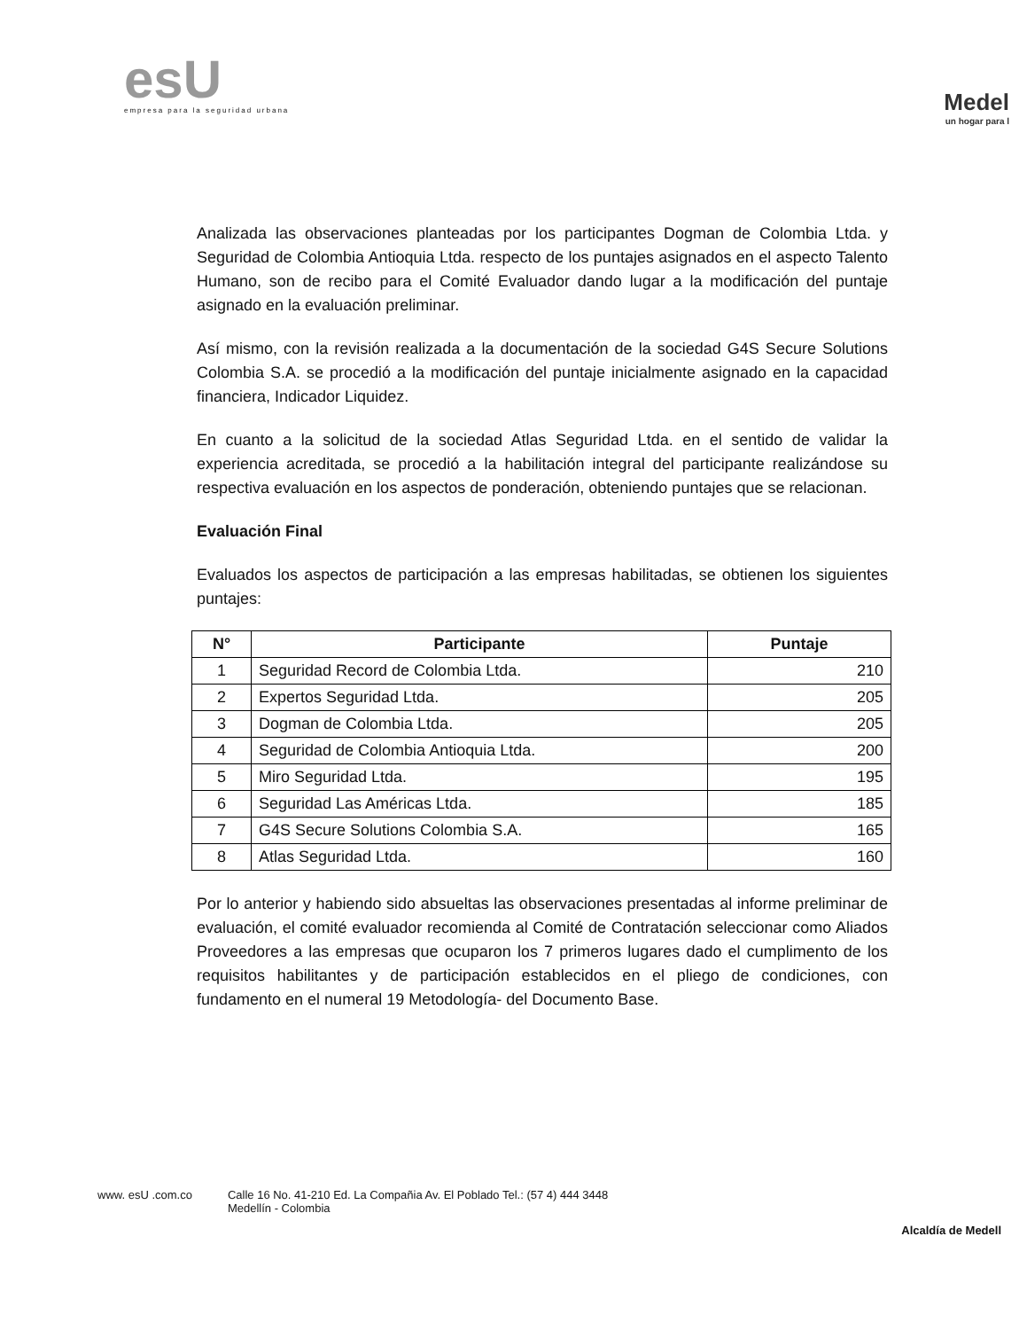esU
empresa para la seguridad urbana
Medel
un hogar para l
Analizada las observaciones planteadas por los participantes Dogman de Colombia Ltda. y Seguridad de Colombia Antioquia Ltda. respecto de los puntajes asignados en el aspecto Talento Humano, son de recibo para el Comité Evaluador dando lugar a la modificación del puntaje asignado en la evaluación preliminar.
Así mismo, con la revisión realizada a la documentación de la sociedad G4S Secure Solutions Colombia S.A. se procedió a la modificación del puntaje inicialmente asignado en la capacidad financiera, Indicador Liquidez.
En cuanto a la solicitud de la sociedad Atlas Seguridad Ltda. en el sentido de validar la experiencia acreditada, se procedió a la habilitación integral del participante realizándose su respectiva evaluación en los aspectos de ponderación, obteniendo puntajes que se relacionan.
Evaluación Final
Evaluados los aspectos de participación a las empresas habilitadas, se obtienen los siguientes puntajes:
| N° | Participante | Puntaje |
| --- | --- | --- |
| 1 | Seguridad Record de Colombia Ltda. | 210 |
| 2 | Expertos Seguridad Ltda. | 205 |
| 3 | Dogman de Colombia Ltda. | 205 |
| 4 | Seguridad de Colombia Antioquia Ltda. | 200 |
| 5 | Miro Seguridad Ltda. | 195 |
| 6 | Seguridad Las Américas Ltda. | 185 |
| 7 | G4S Secure Solutions Colombia S.A. | 165 |
| 8 | Atlas Seguridad Ltda. | 160 |
Por lo anterior y habiendo sido absueltas las observaciones presentadas al informe preliminar de evaluación, el comité evaluador recomienda al Comité de Contratación seleccionar como Aliados Proveedores a las empresas que ocuparon los 7 primeros lugares dado el cumplimento de los requisitos habilitantes y de participación establecidos en el pliego de condiciones, con fundamento en el numeral 19 Metodología- del Documento Base.
www. esU .com.co Calle 16 No. 41-210 Ed. La Compañia Av. El Poblado Tel.: (57 4) 444 3448
Medellín - Colombia
Alcaldía de Medell